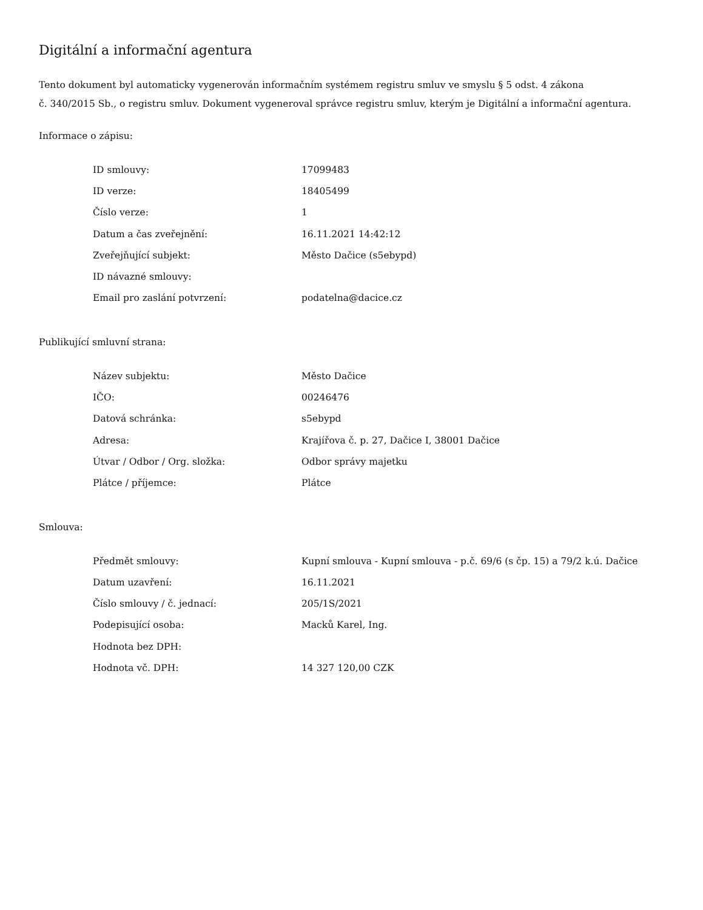Digitální a informační agentura
Tento dokument byl automaticky vygenerován informačním systémem registru smluv ve smyslu § 5 odst. 4 zákona
č. 340/2015 Sb., o registru smluv. Dokument vygeneroval správce registru smluv, kterým je Digitální a informační agentura.
Informace o zápisu:
| ID smlouvy: | 17099483 |
| ID verze: | 18405499 |
| Číslo verze: | 1 |
| Datum a čas zveřejnění: | 16.11.2021 14:42:12 |
| Zveřejňující subjekt: | Město Dačice (s5ebypd) |
| ID návazné smlouvy: | |
| Email pro zaslání potvrzení: | podatelna@dacice.cz |
Publikující smluvní strana:
| Název subjektu: | Město Dačice |
| IČO: | 00246476 |
| Datová schránka: | s5ebypd |
| Adresa: | Krajířova č. p. 27, Dačice I, 38001 Dačice |
| Útvar / Odbor / Org. složka: | Odbor správy majetku |
| Plátce / příjemce: | Plátce |
Smlouva:
| Předmět smlouvy: | Kupní smlouva - Kupní smlouva - p.č. 69/6 (s čp. 15) a 79/2 k.ú. Dačice |
| Datum uzavření: | 16.11.2021 |
| Číslo smlouvy / č. jednací: | 205/1S/2021 |
| Podepisující osoba: | Macků Karel, Ing. |
| Hodnota bez DPH: | |
| Hodnota vč. DPH: | 14 327 120,00 CZK |